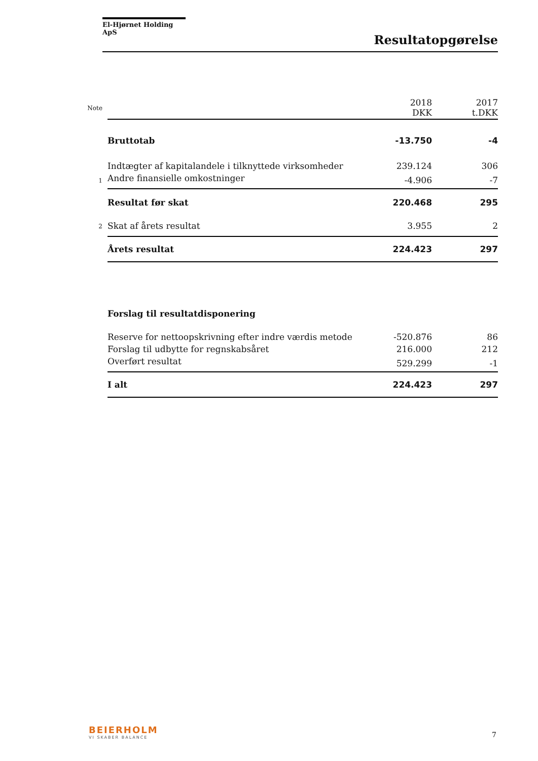El-Hjørnet Holding ApS
Resultatopgørelse
| Note | | 2018 DKK | 2017 t.DKK |
| | Bruttotab | -13.750 | -4 |
| | Indtægter af kapitalandele i tilknyttede virksomheder | 239.124 | 306 |
| 1 | Andre finansielle omkostninger | -4.906 | -7 |
| | Resultat før skat | 220.468 | 295 |
| 2 | Skat af årets resultat | 3.955 | 2 |
| | Årets resultat | 224.423 | 297 |
| | Forslag til resultatdisponering | | |
| | Reserve for nettoopskrivning efter indre værdis metode | -520.876 | 86 |
| | Forslag til udbytte for regnskabsåret | 216.000 | 212 |
| | Overført resultat | 529.299 | -1 |
| | I alt | 224.423 | 297 |
BEIERHOLM
VI SKABER BALANCE
7